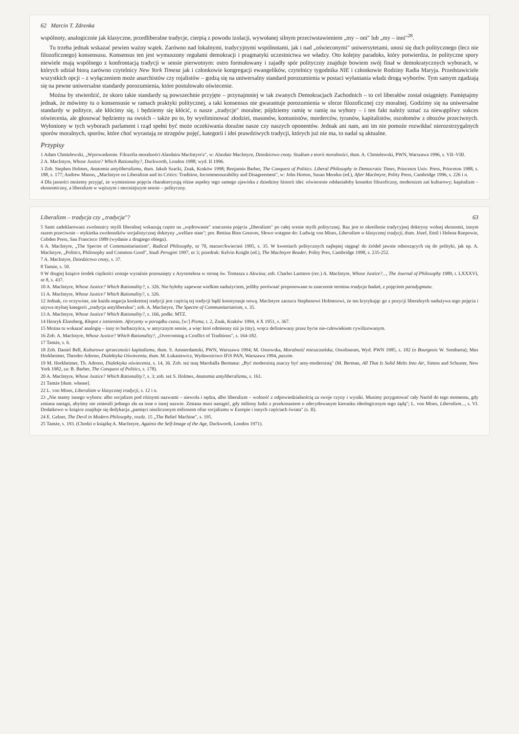62 Marcin T. Zdrenka
wspólnoty, analogicznie jak klasyczne, przedliberalne tradycje, cierpią z powodu izolacji, wywołanej silnym przeciwstawieniem „my – oni" lub „my – inni"<sup>28</sup>.
Tu trzeba jednak wskazać pewien ważny wątek. Zarówno nad lokalnymi, tradycyjnymi wspólnotami, jak i nad „oświeconymi" uniwersytetami, unosi się duch politycznego (lecz nie filozoficznego) konsensusu. Konsensus ten jest wymuszony regułami demokracji i pragmatyki uczestnictwa we władzy. Oto kolejny paradoks, który potwierdza, że polityczne spory niewiele mają wspólnego z konfrontacją tradycji w sensie pierwotnym: ostro formułowany i zajadły spór polityczny znajduje bowiem swój finał w demokratycznych wyborach, w których udział biorą zarówno czytelnicy New York Timesa jak i członkowie kongregacji ewangelików, czytelnicy tygodnika NIE i członkowie Rodziny Radia Maryja. Przedstawiciele wszystkich opcji – z wyłączeniem może anarchistów czy rojalistów – godzą się na uniwersalny standard porozumienia w postaci wyłaniania władz drogą wyborów. Tym samym zgadzają się na pewne uniwersalne standardy porozumienia, które postulowało oświecenie.
Można by stwierdzić, że skoro takie standardy są powszechnie przyjęte – przynajmniej w tak zwanych Demokracjach Zachodnich – to cel liberałów został osiągnięty. Pamiętajmy jednak, że mówimy tu o konsensusie w ramach praktyki politycznej, a taki konsensus nie gwarantuje porozumienia w sferze filozoficznej czy moralnej. Godzimy się na uniwersalne standardy w polityce, ale kłócimy się, i będziemy się kłócić, o nasze „tradycje" moralne; pójdziemy ramię w ramię na wybory – i ten fakt należy uznać za niewątpliwy sukces oświecenia, ale głosować będziemy na swoich – także po to, by wyeliminować złodziei, masonów, komunistów, morderców, tyranów, kapitalistów, oszołomów z obozów przeciwnych. Wyłoniony w tych wyborach parlament i rząd spełni być może oczekiwania doraźne nasze czy naszych oponentów. Jednak ani nam, ani im nie pomoże rozwikłać nierozstrzygalnych sporów moralnych, sporów, które choć wyrastają ze strzępów pojęć, kategorii i idei prawdziwych tradycji, których już nie ma, to nadal są aktualne.
Przypisy
1 Adam Chmielewski, „Wprowadzenie. Filozofia moralności Alasdaira MacIntyre'a", w: Alasdair MacIntyre, Dziedzictwo cnoty. Studium z teorii moralności, tłum. A. Chmielewski, PWN, Warszawa 1996, s. VII–VIII.
2 A. MacIntyre, Whose Justice? Which Rationality?, Duckworth, London 1988; wyd. II 1996.
3 Zob. Stephen Holmes, Anatomia antyliberalizmu, tłum. Jakub Szacki, Znak, Kraków 1998; Benjamin Barber, The Conquest of Politics. Liberal Philosophy in Democratic Times, Princeton Univ. Press, Princeton 1988, s. 188, s. 177; Andrew Mason, „MacIntyre on Liberalism and its Critics: Tradition, Incommensurability and Disagreement", w: John Horton, Susan Mendus (ed.), After MacIntyre, Polity Press, Cambridge 1996, s. 226 i n.
4 Dla jasności możemy przyjąć, że wymienione pojęcia charakteryzują różne aspekty tego samego zjawiska z dziedziny historii idei: oświecenie odsłaniałoby kontekst filozoficzny, modernizm zaś kulturowy; kapitalizm – ekonomiczny, a liberalizm w węższym i mocniejszym sensie – polityczny.
Liberalizm – tradycja czy „tradycja"? 63
5 Sami zadeklarowani zwolennicy myśli liberalnej wskazują często na „wędrowanie" znaczenia pojęcia „liberalizm" po całej scenie myśli politycznej. Raz jest to określenie tradycyjnej doktryny wolnej ekonomii, innym razem przeciwnie – etykietka zwolenników socjalistycznej doktryny „welfare state"; por. Bettina Bien Greaves, Słowo wstępne do: Ludwig von Mises, Liberalizm w klasycznej tradycji, tłum. Józef, Emil i Helena Rzepowie, Cobden Press, San Francisco 1989 (wydanie z drugiego obiegu).
6 A. MacIntyre, „The Spectre of Communitarianism", Radical Philosophy, nr 70, marzec/kwiecień 1995, s. 35. W kwestiach politycznych najlepiej sięgnąć do źródeł jawnie odnoszących się do polityki, jak np. A. MacIntyre, „Politics, Philosophy and Common Good", Studi Perugini 1997, nr 3; przedruk: Kelvin Knight (ed.), The MacIntyre Reader, Polity Pres, Cambridge 1998, s. 235-252.
7 A. MacIntyre, Dziedzictwo cnoty, s. 37.
8 Tamże, s. 50.
9 W drugiej książce środek ciężkości zostaje wyraźnie przesunięty z Arystotelesa w stronę św. Tomasza z Akwinu; zob. Charles Larmore (rec.) A. MacIntyre, Whose Justice?..., The Journal of Philosophy 1989, t. LXXXVI, nr 8, s. 437.
10 A. MacIntyre, Whose Justice? Which Rationality?, s. 326. Nie byłoby zapewne wielkim nadużyciem, jeśliby porównać proponowane tu znaczenie terminu tradycja badań, z pojęciem paradygmatu.
11 A. MacIntyre, Whose Justice? Which Rationality?, s. 326.
12 Jednak, co oczywiste, nie każda negacja konkretnej tradycji jest częścią tej tradycji bądź konstytuuje nową. MacIntyre zarzuca Stephenowi Holmesowi, że ten krytykując go z pozycji liberalnych nadużywa tego pojęcia i używa mylnej kategorii „tradycja antyliberalna"; zob. A. MacIntyre, The Spectre of Communitarianism, s. 35.
13 A. MacIntyre, Whose Justice? Which Rationality?, s. 166, podkr. MTZ.
14 Henryk Elzenberg, Kłopot z istnieniem. Aforyzmy w porządku czasu, [w:] Pisma, t. 2, Znak, Kraków 1994, 4 X 1951, s. 367.
15 Można tu wskazać analogię – inny to barbarzyńca, w antycznym sensie, a więc ktoś odmienny niż ja (my), wręcz definiowany przez bycie nie-człowiekiem cywilizowanym.
16 Zob. A. MacIntyre, Whose Justice? Which Rationality?, „Overcoming a Conflict of Traditions", s. 164-182.
17 Tamże, s. 6.
18 Zob. Daniel Bell, Kulturowe sprzeczności kapitalizmu, tłum. S. Amsterdamski, PWN, Warszawa 1994; M. Ossowska, Moralność mieszczańska, Ossolineum, Wyd. PWN 1985, s. 182 (o Bourgeois W. Sombarta); Max Horkheimer, Theodor Adorno, Dialektyka Oświecenia, tłum. M. Łukasiewicz, Wydawnictwo IFiS PAN, Warszawa 1994, passim.
19 M. Horkheimer, Th. Adorno, Dialektyka oświecenia, s. 14, 36. Zob. też tezę Marshalla Bermana: „Być modernistą znaczy być anty-modernistą" (M. Berman, All That Is Solid Melts Into Air, Simon and Schuster, New York 1982, za: B. Barber, The Conquest of Politics, s. 178).
20 A. MacIntyre, Whose Justice? Which Rationality?, s. 3; zob. też S. Holmes, Anatomia antyliberalizmu, s. 161.
21 Tamże [tłum. własne].
22 L. von Mises, Liberalizm w klasycznej tradycji, s. 12 i n.
23 „Nie mamy innego wyboru: albo socjalizm pod różnymi nazwami – niewola i nędza, albo liberalizm – wolność z odpowiedzialnością za swoje czyny i wyniki. Musimy przygotować cały Naród do tego momentu, gdy zmiana nastąpi, abyśmy nie zmienili jednego zła na inne o innej nazwie. Zmiana musi nastąpić, gdy miliony ludzi z przekonaniem o zdecydowanym kierunku ideologicznym tego żądą"; L. von Mises, Liberalizm..., s. VI. Dodatkowo w książce znajduje się dedykacja „pamięci niezliczonym milionom ofiar socjalizmu w Europie i innych częściach świata" (s. II).
24 E. Gelner, The Devil in Modern Philosophy, rozdz. 15 „The Belief Machine", s. 195.
25 Tamże, s. 193. (Chodzi o książkę A. MacIntyre, Against the Self-Image of the Age, Duckworth, London 1971).